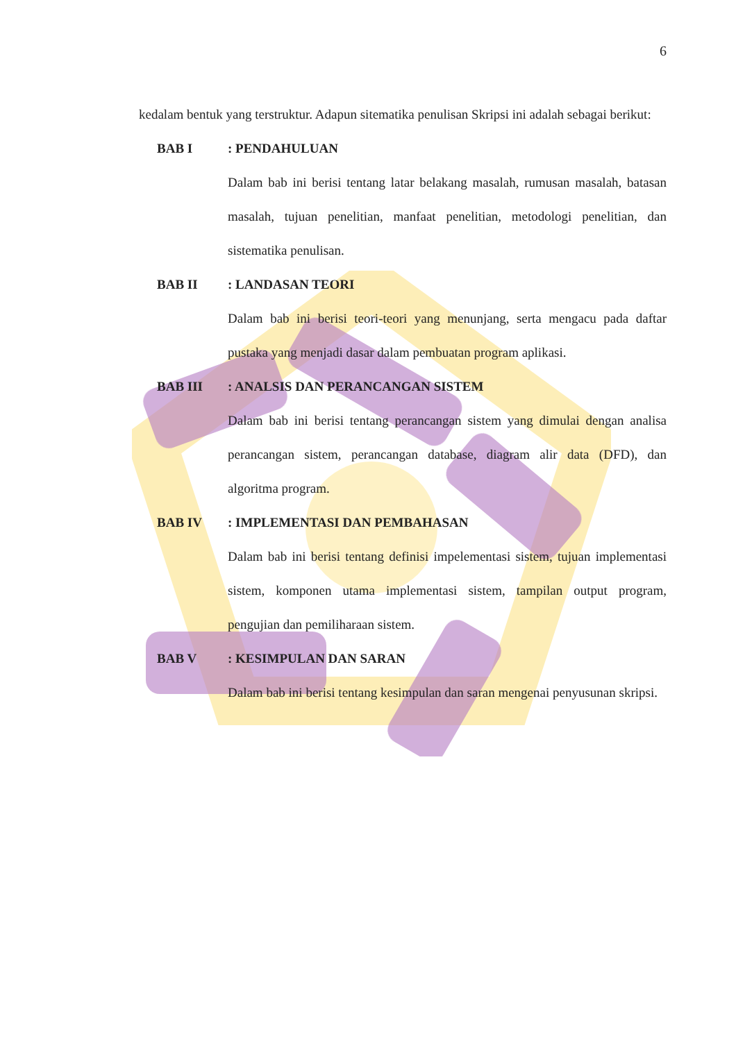6
kedalam bentuk yang terstruktur. Adapun sitematika penulisan Skripsi ini adalah sebagai berikut:
BAB I: PENDAHULUAN
Dalam bab ini berisi tentang latar belakang masalah, rumusan masalah, batasan masalah, tujuan penelitian, manfaat penelitian, metodologi penelitian, dan sistematika penulisan.
BAB II: LANDASAN TEORI
Dalam bab ini berisi teori-teori yang menunjang, serta mengacu pada daftar pustaka yang menjadi dasar dalam pembuatan program aplikasi.
BAB III: ANALSIS DAN PERANCANGAN SISTEM
Dalam bab ini berisi tentang perancangan sistem yang dimulai dengan analisa perancangan sistem, perancangan database, diagram alir data (DFD), dan algoritma program.
BAB IV: IMPLEMENTASI DAN PEMBAHASAN
Dalam bab ini berisi tentang definisi impelementasi sistem, tujuan implementasi sistem, komponen utama implementasi sistem, tampilan output program, pengujian dan pemiliharaan sistem.
BAB V: KESIMPULAN DAN SARAN
Dalam bab ini berisi tentang kesimpulan dan saran mengenai penyusunan skripsi.